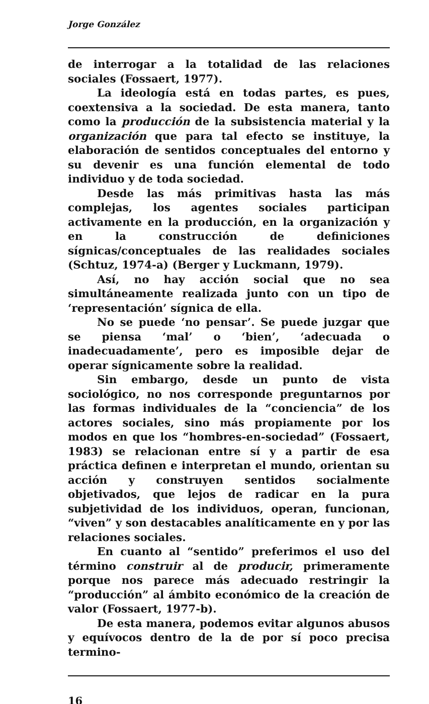Jorge González
de interrogar a la totalidad de las relaciones sociales (Fossaert, 1977).
La ideología está en todas partes, es pues, coextensiva a la sociedad. De esta manera, tanto como la producción de la subsistencia material y la organización que para tal efecto se instituye, la elaboración de sentidos conceptuales del entorno y su devenir es una función elemental de todo individuo y de toda sociedad.
Desde las más primitivas hasta las más complejas, los agentes sociales participan activamente en la producción, en la organización y en la construcción de definiciones sígnicas/conceptuales de las realidades sociales (Schtuz, 1974-a) (Berger y Luckmann, 1979).
Así, no hay acción social que no sea simultáneamente realizada junto con un tipo de ‘representación’ sígnica de ella.
No se puede ‘no pensar’. Se puede juzgar que se piensa ‘mal’ o ‘bien’, ‘adecuada o inadecuadamente’, pero es imposible dejar de operar sígnicamente sobre la realidad.
Sin embargo, desde un punto de vista sociológico, no nos corresponde preguntarnos por las formas individuales de la “conciencia” de los actores sociales, sino más propiamente por los modos en que los “hombres-en-sociedad” (Fossaert, 1983) se relacionan entre sí y a partir de esa práctica definen e interpretan el mundo, orientan su acción y construyen sentidos socialmente objetivados, que lejos de radicar en la pura subjetividad de los individuos, operan, funcionan, “viven” y son destacables analíticamente en y por las relaciones sociales.
En cuanto al “sentido” preferimos el uso del término construir al de producir, primeramente porque nos parece más adecuado restringir la “producción” al ámbito económico de la creación de valor (Fossaert, 1977-b).
De esta manera, podemos evitar algunos abusos y equívocos dentro de la de por sí poco precisa termino-
16